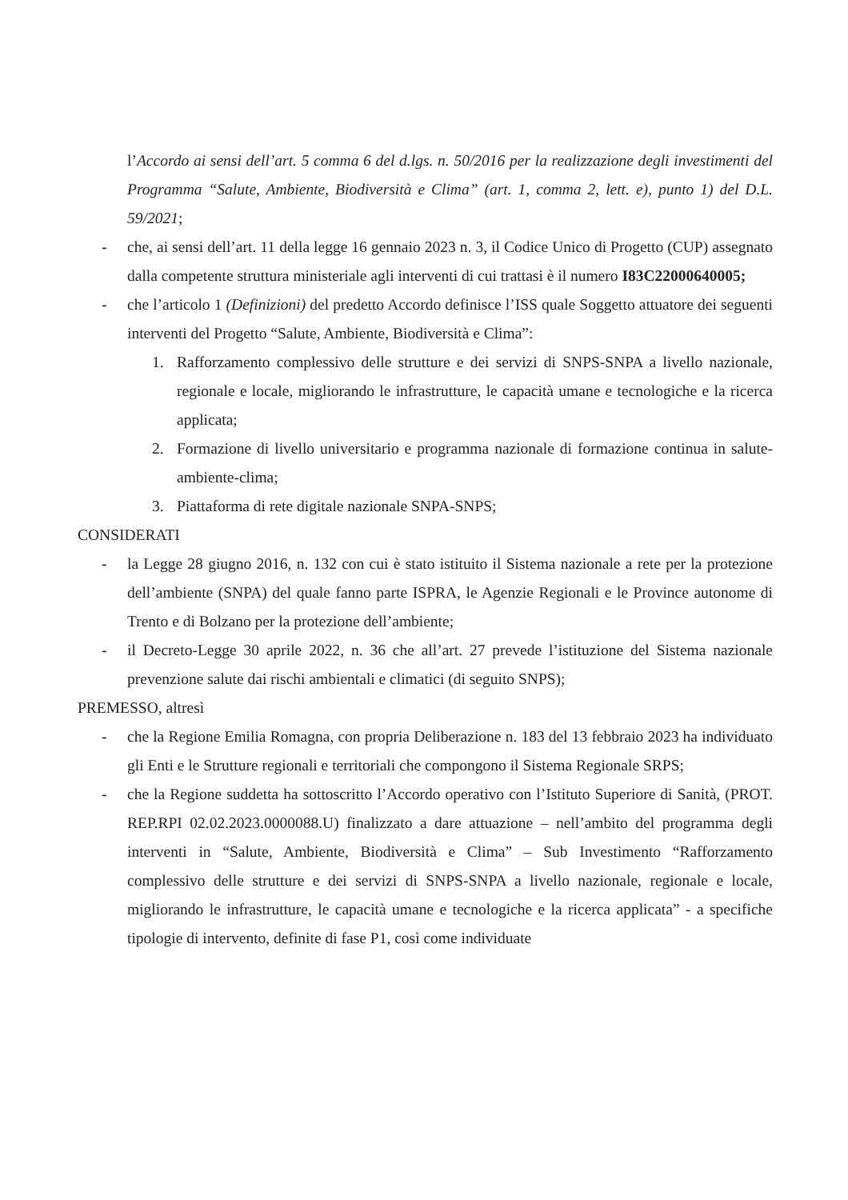l’Accordo ai sensi dell’art. 5 comma 6 del d.lgs. n. 50/2016 per la realizzazione degli investimenti del Programma “Salute, Ambiente, Biodiversità e Clima” (art. 1, comma 2, lett. e), punto 1) del D.L. 59/2021;
- che, ai sensi dell’art. 11 della legge 16 gennaio 2023 n. 3, il Codice Unico di Progetto (CUP) assegnato dalla competente struttura ministeriale agli interventi di cui trattasi è il numero I83C22000640005;
- che l’articolo 1 (Definizioni) del predetto Accordo definisce l’ISS quale Soggetto attuatore dei seguenti interventi del Progetto “Salute, Ambiente, Biodiversità e Clima”:
1. Rafforzamento complessivo delle strutture e dei servizi di SNPS-SNPA a livello nazionale, regionale e locale, migliorando le infrastrutture, le capacità umane e tecnologiche e la ricerca applicata;
2. Formazione di livello universitario e programma nazionale di formazione continua in salute-ambiente-clima;
3. Piattaforma di rete digitale nazionale SNPA-SNPS;
CONSIDERATI
- la Legge 28 giugno 2016, n. 132 con cui è stato istituito il Sistema nazionale a rete per la protezione dell’ambiente (SNPA) del quale fanno parte ISPRA, le Agenzie Regionali e le Province autonome di Trento e di Bolzano per la protezione dell’ambiente;
- il Decreto-Legge 30 aprile 2022, n. 36 che all’art. 27 prevede l’istituzione del Sistema nazionale prevenzione salute dai rischi ambientali e climatici (di seguito SNPS);
PREMESSO, altresì
- che la Regione Emilia Romagna, con propria Deliberazione n. 183 del 13 febbraio 2023 ha individuato gli Enti e le Strutture regionali e territoriali che compongono il Sistema Regionale SRPS;
- che la Regione suddetta ha sottoscritto l’Accordo operativo con l’Istituto Superiore di Sanità, (PROT. REP.RPI 02.02.2023.0000088.U) finalizzato a dare attuazione – nell’ambito del programma degli interventi in “Salute, Ambiente, Biodiversità e Clima” – Sub Investimento “Rafforzamento complessivo delle strutture e dei servizi di SNPS-SNPA a livello nazionale, regionale e locale, migliorando le infrastrutture, le capacità umane e tecnologiche e la ricerca applicata” - a specifiche tipologie di intervento, definite di fase P1, così come individuate